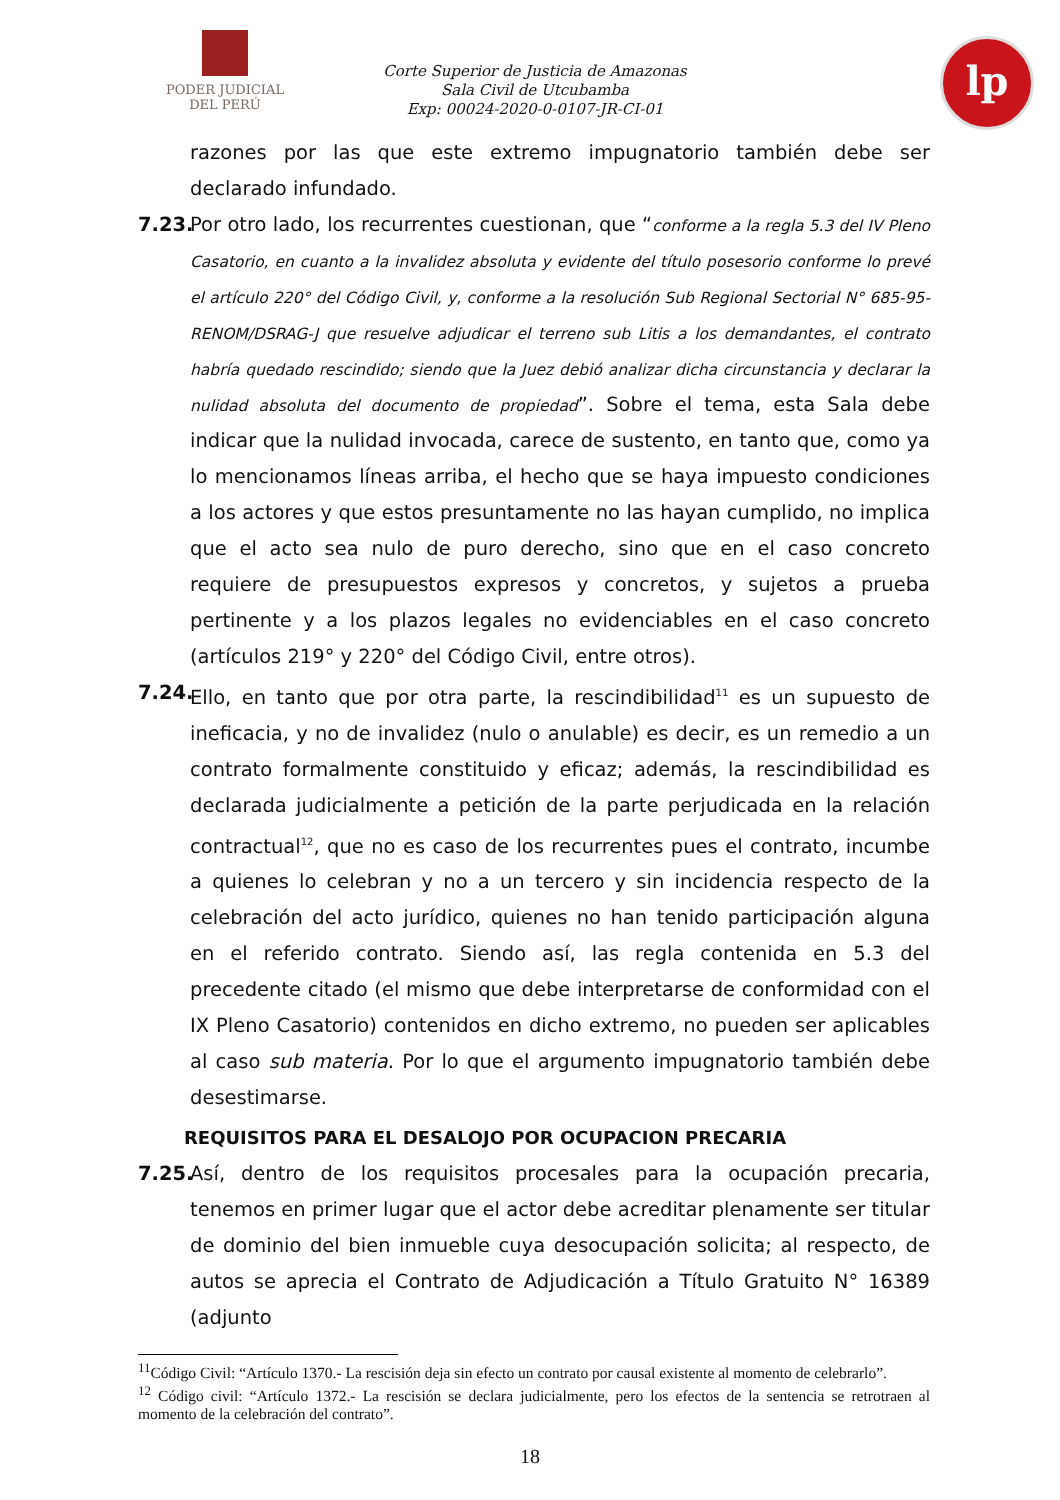PODER JUDICIAL
DEL PERÚ
Corte Superior de Justicia de Amazonas
Sala Civil de Utcubamba
Exp: 00024-2020-0-0107-JR-CI-01
lp
razones por las que este extremo impugnatorio también debe ser declarado infundado.
7.23.
Por otro lado, los recurrentes cuestionan, que “conforme a la regla 5.3 del IV Pleno Casatorio, en cuanto a la invalidez absoluta y evidente del título posesorio conforme lo prevé el artículo 220° del Código Civil, y, conforme a la resolución Sub Regional Sectorial N° 685-95-RENOM/DSRAG-J que resuelve adjudicar el terreno sub Litis a los demandantes, el contrato habría quedado rescindido; siendo que la Juez debió analizar dicha circunstancia y declarar la nulidad absoluta del documento de propiedad”. Sobre el tema, esta Sala debe indicar que la nulidad invocada, carece de sustento, en tanto que, como ya lo mencionamos líneas arriba, el hecho que se haya impuesto condiciones a los actores y que estos presuntamente no las hayan cumplido, no implica que el acto sea nulo de puro derecho, sino que en el caso concreto requiere de presupuestos expresos y concretos, y sujetos a prueba pertinente y a los plazos legales no evidenciables en el caso concreto (artículos 219° y 220° del Código Civil, entre otros).
7.24.
Ello, en tanto que por otra parte, la rescindibilidad<sup>11</sup> es un supuesto de ineficacia, y no de invalidez (nulo o anulable) es decir, es un remedio a un contrato formalmente constituido y eficaz; además, la rescindibilidad es declarada judicialmente a petición de la parte perjudicada en la relación contractual<sup>12</sup>, que no es caso de los recurrentes pues el contrato, incumbe a quienes lo celebran y no a un tercero y sin incidencia respecto de la celebración del acto jurídico, quienes no han tenido participación alguna en el referido contrato. Siendo así, las regla contenida en 5.3 del precedente citado (el mismo que debe interpretarse de conformidad con el IX Pleno Casatorio) contenidos en dicho extremo, no pueden ser aplicables al caso sub materia. Por lo que el argumento impugnatorio también debe desestimarse.
REQUISITOS PARA EL DESALOJO POR OCUPACION PRECARIA
7.25.
Así, dentro de los requisitos procesales para la ocupación precaria, tenemos en primer lugar que el actor debe acreditar plenamente ser titular de dominio del bien inmueble cuya desocupación solicita; al respecto, de autos se aprecia el Contrato de Adjudicación a Título Gratuito N° 16389 (adjunto
<sup>11</sup>Código Civil: “Artículo 1370.- La rescisión deja sin efecto un contrato por causal existente al momento de celebrarlo”.
<sup>12</sup> Código civil: “Artículo 1372.- La rescisión se declara judicialmente, pero los efectos de la sentencia se retrotraen al momento de la celebración del contrato”.
18